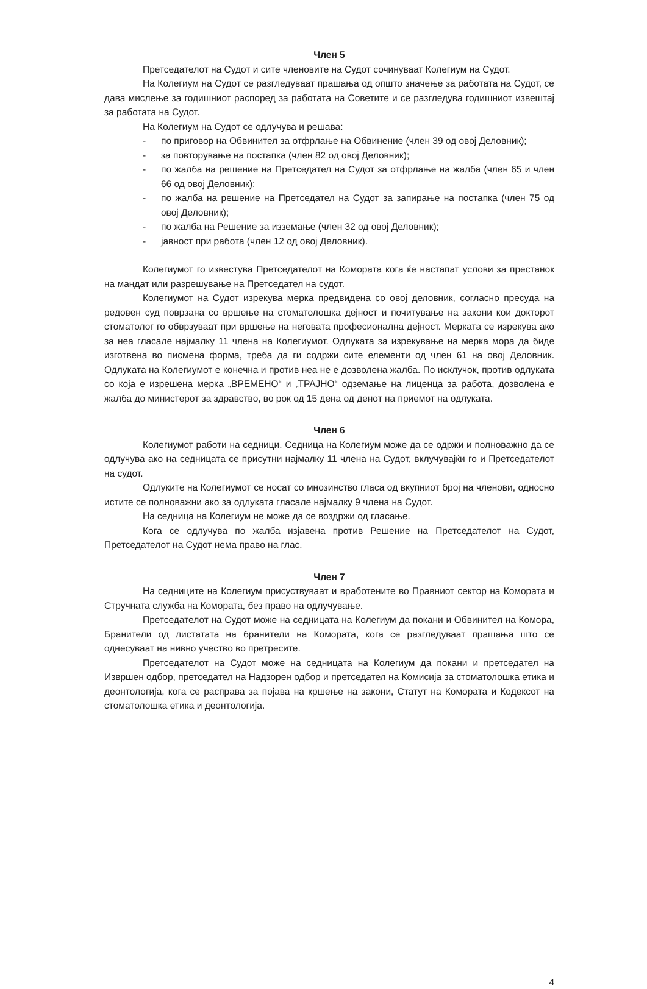Член 5
Претседателот на Судот и сите членовите на Судот сочинуваат Колегиум на Судот.
На Колегиум на Судот се разгледуваат прашања од општо значење за работата на Судот, се дава мислење за годишниот распоред за работата на Советите и се разгледува годишниот извештај за работата на Судот.
На Колегиум на Судот се одлучува и решава:
- по приговор на Обвинител за отфрлање на Обвинение (член 39 од овој Деловник);
- за повторување на постапка (член 82 од овој Деловник);
- по жалба на решение на Претседател на Судот за отфрлање на жалба (член 65 и член 66 од овој Деловник);
- по жалба на решение на Претседател на Судот за запирање на постапка (член 75 од овој Деловник);
- по жалба на Решение за изземање (член 32 од овој Деловник);
- јавност при работа (член 12 од овој Деловник).
Колегиумот го известува Претседателот на Комората кога ќе настапат услови за престанок на мандат или разрешување на Претседател на судот.
Колегиумот на Судот изрекува мерка предвидена со овој деловник, согласно пресуда на редовен суд поврзана со вршење на стоматолошка дејност и почитување на закони кои докторот стоматолог го обврзуваат при вршење на неговата професионална дејност. Мерката се изрекува ако за неа гласале најмалку 11 члена на Колегиумот. Одлуката за изрекување на мерка мора да биде изготвена во писмена форма, треба да ги содржи сите елементи од член 61 на овој Деловник. Одлуката на Колегиумот е конечна и против неа не е дозволена жалба. По исклучок, против одлуката со која е изрешена мерка „ВРЕМЕНО“ и „ТРАЈНО“ одземање на лиценца за работа, дозволена е жалба до министерот за здравство, во рок од 15 дена од денот на приемот на одлуката.
Член 6
Колегиумот работи на седници. Седница на Колегиум може да се одржи и полноважно да се одлучува ако на седницата се присутни најмалку 11 члена на Судот, вклучувајќи го и Претседателот на судот.
Одлуките на Колегиумот се носат со мнозинство гласа од вкупниот број на членови, односно истите се полноважни ако за одлуката гласале најмалку 9 члена на Судот.
На седница на Колегиум не може да се воздржи од гласање.
Кога се одлучува по жалба изјавена против Решение на Претседателот на Судот, Претседателот на Судот нема право на глас.
Член 7
На седниците на Колегиум присуствуваат и вработените во Правниот сектор на Комората и Стручната служба на Комората, без право на одлучување.
Претседателот на Судот може на седницата на Колегиум да покани и Обвинител на Комора, Бранители од листатата на бранители на Комората, кога се разгледуваат прашања што се однесуваат на нивно учество во претресите.
Претседателот на Судот може на седницата на Колегиум да покани и претседател на Извршен одбор, претседател на Надзорен одбор и претседател на Комисија за стоматолошка етика и деонтологија, кога се расправа за појава на кршење на закони, Статут на Комората и Кодексот на стоматолошка етика и деонтологија.
4